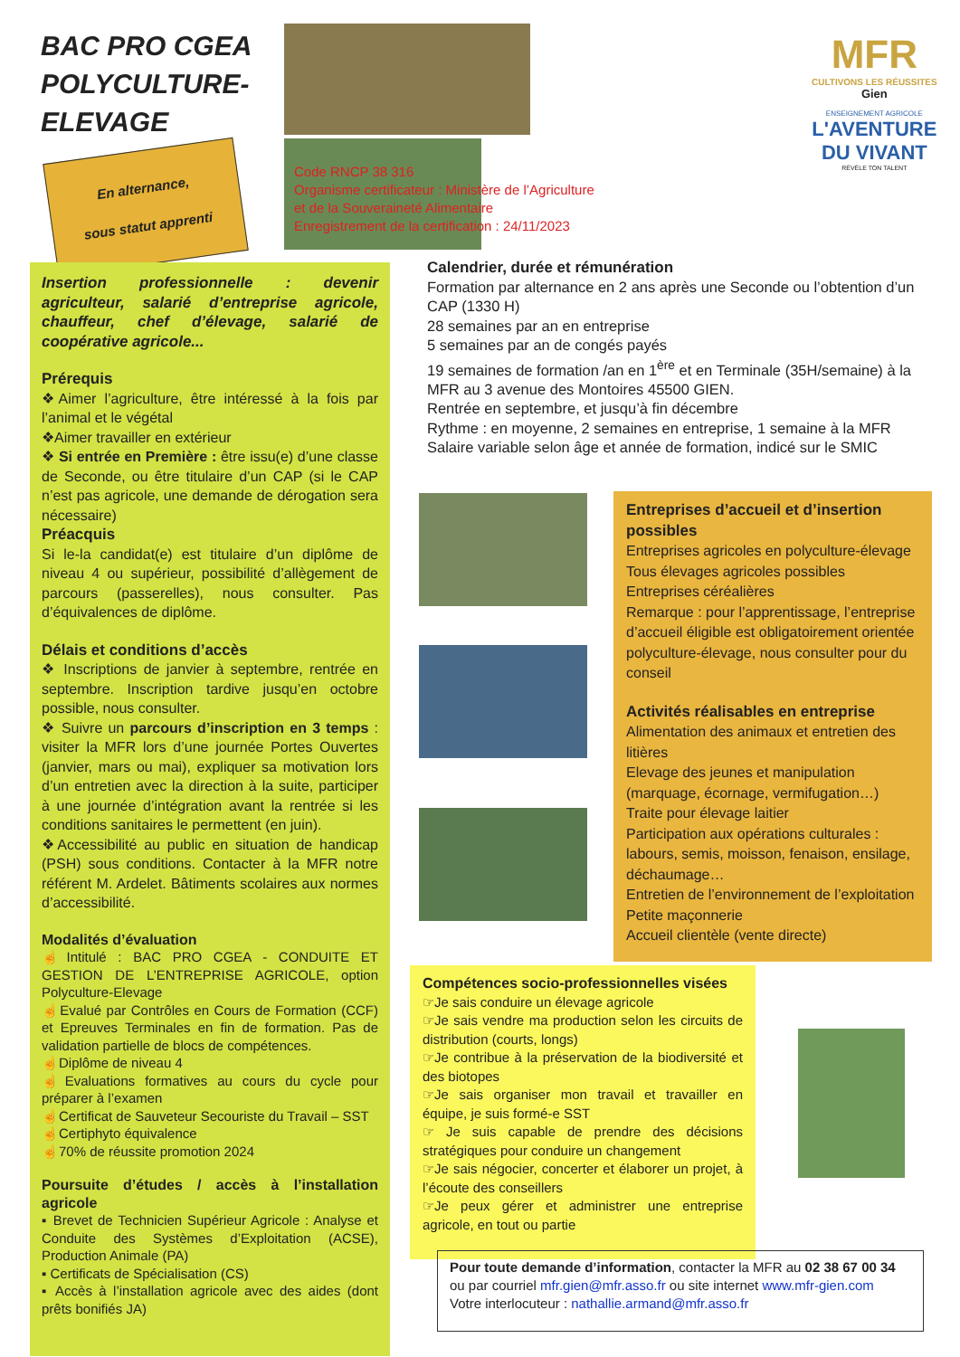BAC PRO CGEA
POLYCULTURE-
ELEVAGE
En alternance,
sous statut apprenti
MFR
CULTIVONS LES RÉUSSITES
Gien
ENSEIGNEMENT AGRICOLE
L'AVENTURE
DU VIVANT
RÉVÈLE TON TALENT
Code RNCP 38 316
Organisme certificateur : Ministère de l’Agriculture
et de la Souveraineté Alimentaire
Enregistrement de la certification : 24/11/2023
Insertion professionnelle : devenir agriculteur, salarié d’entreprise agricole, chauffeur, chef d’élevage, salarié de coopérative agricole...
Prérequis
❖Aimer l’agriculture, être intéressé à la fois par l’animal et le végétal
❖Aimer travailler en extérieur
❖ Si entrée en Première : être issu(e) d’une classe de Seconde, ou être titulaire d’un CAP (si le CAP n’est pas agricole, une demande de dérogation sera nécessaire)
Préacquis
Si le-la candidat(e) est titulaire d’un diplôme de niveau 4 ou supérieur, possibilité d’allègement de parcours (passerelles), nous consulter. Pas d’équivalences de diplôme.
Délais et conditions d’accès
❖ Inscriptions de janvier à septembre, rentrée en septembre. Inscription tardive jusqu’en octobre possible, nous consulter.
❖ Suivre un parcours d’inscription en 3 temps : visiter la MFR lors d’une journée Portes Ouvertes (janvier, mars ou mai), expliquer sa motivation lors d’un entretien avec la direction à la suite, participer à une journée d’intégration avant la rentrée si les conditions sanitaires le permettent (en juin).
❖Accessibilité au public en situation de handicap (PSH) sous conditions. Contacter à la MFR notre référent M. Ardelet. Bâtiments scolaires aux normes d’accessibilité.
Modalités d’évaluation
☝Intitulé : BAC PRO CGEA - CONDUITE ET GESTION DE L’ENTREPRISE AGRICOLE, option Polyculture-Elevage
☝Evalué par Contrôles en Cours de Formation (CCF) et Epreuves Terminales en fin de formation. Pas de validation partielle de blocs de compétences.
☝Diplôme de niveau 4
☝Evaluations formatives au cours du cycle pour préparer à l’examen
☝Certificat de Sauveteur Secouriste du Travail – SST
☝Certiphyto équivalence
☝70% de réussite promotion 2024
Poursuite d’études / accès à l’installation agricole
▪ Brevet de Technicien Supérieur Agricole : Analyse et Conduite des Systèmes d’Exploitation (ACSE), Production Animale (PA)
▪ Certificats de Spécialisation (CS)
▪ Accès à l’installation agricole avec des aides (dont prêts bonifiés JA)
Calendrier, durée et rémunération
Formation par alternance en 2 ans après une Seconde ou l’obtention d’un CAP (1330 H)
28 semaines par an en entreprise
5 semaines par an de congés payés
19 semaines de formation /an en 1<sup>ère</sup> et en Terminale (35H/semaine) à la MFR au 3 avenue des Montoires 45500 GIEN.
Rentrée en septembre, et jusqu’à fin décembre
Rythme : en moyenne, 2 semaines en entreprise, 1 semaine à la MFR
Salaire variable selon âge et année de formation, indicé sur le SMIC
Entreprises d’accueil et d’insertion possibles
Entreprises agricoles en polyculture-élevage
Tous élevages agricoles possibles
Entreprises céréalières
Remarque : pour l’apprentissage, l’entreprise d’accueil éligible est obligatoirement orientée polyculture-élevage, nous consulter pour du conseil
Activités réalisables en entreprise
Alimentation des animaux et entretien des litières
Elevage des jeunes et manipulation (marquage, écornage, vermifugation…)
Traite pour élevage laitier
Participation aux opérations culturales : labours, semis, moisson, fenaison, ensilage, déchaumage…
Entretien de l’environnement de l’exploitation
Petite maçonnerie
Accueil clientèle (vente directe)
Compétences socio-professionnelles visées
☞Je sais conduire un élevage agricole
☞Je sais vendre ma production selon les circuits de distribution (courts, longs)
☞Je contribue à la préservation de la biodiversité et des biotopes
☞Je sais organiser mon travail et travailler en équipe, je suis formé-e SST
☞ Je suis capable de prendre des décisions stratégiques pour conduire un changement
☞Je sais négocier, concerter et élaborer un projet, à l’écoute des conseillers
☞Je peux gérer et administrer une entreprise agricole, en tout ou partie
Pour toute demande d’information, contacter la MFR au 02 38 67 00 34
ou par courriel mfr.gien@mfr.asso.fr ou site internet www.mfr-gien.com
Votre interlocuteur : nathallie.armand@mfr.asso.fr